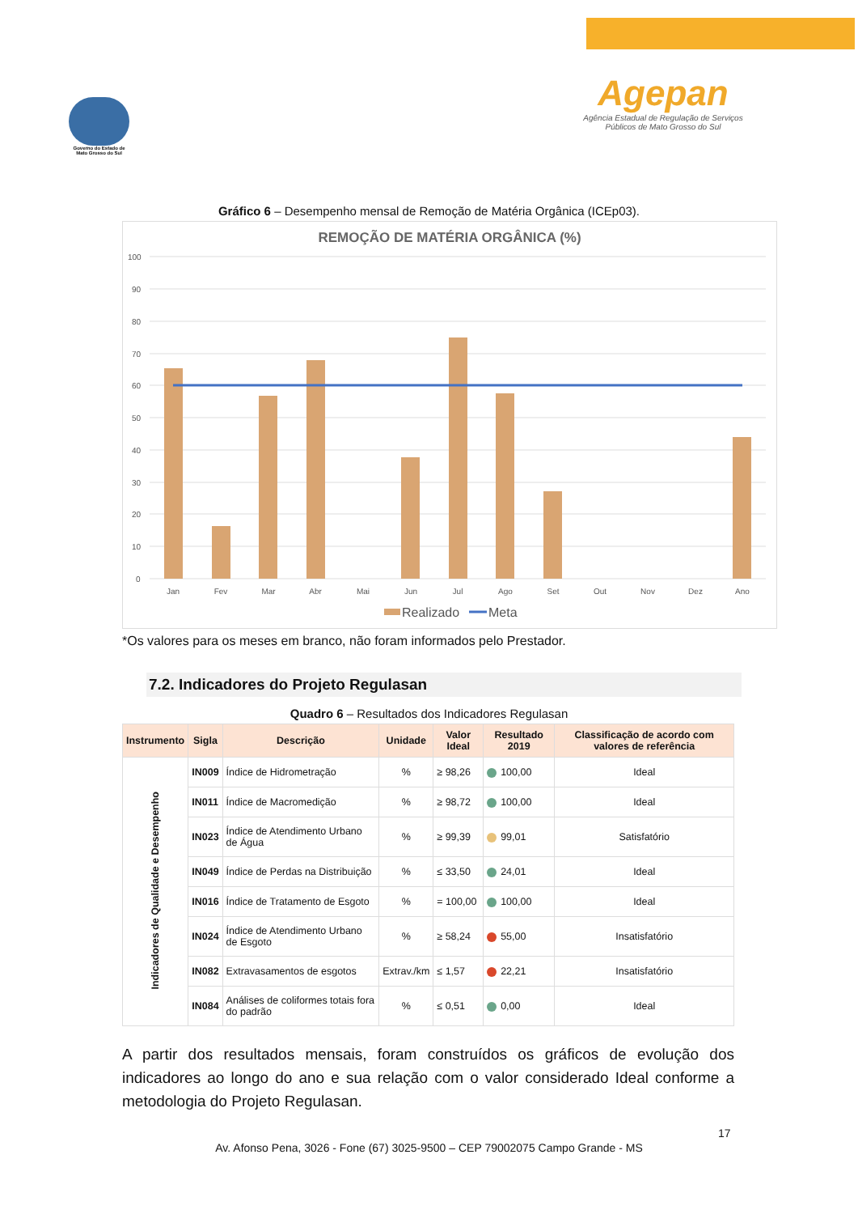Governo do Estado de Mato Grosso do Sul
Agepan
Agência Estadual de Regulação de Serviços Públicos de Mato Grosso do Sul
Gráfico 6 – Desempenho mensal de Remoção de Matéria Orgânica (ICEp03).
REMOÇÃO DE MATÉRIA ORGÂNICA (%)
100
90
80
70
60
50
40
30
20
10
0
Jan
Fev
Mar
Abr
Mai
Jun
Jul
Ago
Set
Out
Nov
Dez
Ano
Realizado
Meta
*Os valores para os meses em branco, não foram informados pelo Prestador.
7.2. Indicadores do Projeto Regulasan
Quadro 6 – Resultados dos Indicadores Regulasan
| Instrumento | Sigla | Descrição | Unidade | Valor Ideal | Resultado 2019 | Classificação de acordo com valores de referência |
| --- | --- | --- | --- | --- | --- | --- |
| Indicadores de Qualidade e Desempenho | IN009 | Índice de Hidrometração | % | ≥ 98,26 | 100,00 | Ideal |
| | IN011 | Índice de Macromedição | % | ≥ 98,72 | 100,00 | Ideal |
| | IN023 | Índice de Atendimento Urbano de Água | % | ≥ 99,39 | 99,01 | Satisfatório |
| | IN049 | Índice de Perdas na Distribuição | % | ≤ 33,50 | 24,01 | Ideal |
| | IN016 | Índice de Tratamento de Esgoto | % | = 100,00 | 100,00 | Ideal |
| | IN024 | Índice de Atendimento Urbano de Esgoto | % | ≥ 58,24 | 55,00 | Insatisfatório |
| | IN082 | Extravasamentos de esgotos | Extrav./km | ≤ 1,57 | 22,21 | Insatisfatório |
| | IN084 | Análises de coliformes totais fora do padrão | % | ≤ 0,51 | 0,00 | Ideal |
A partir dos resultados mensais, foram construídos os gráficos de evolução dos indicadores ao longo do ano e sua relação com o valor considerado Ideal conforme a metodologia do Projeto Regulasan.
17
Av. Afonso Pena, 3026 - Fone (67) 3025-9500 – CEP 79002075 Campo Grande - MS